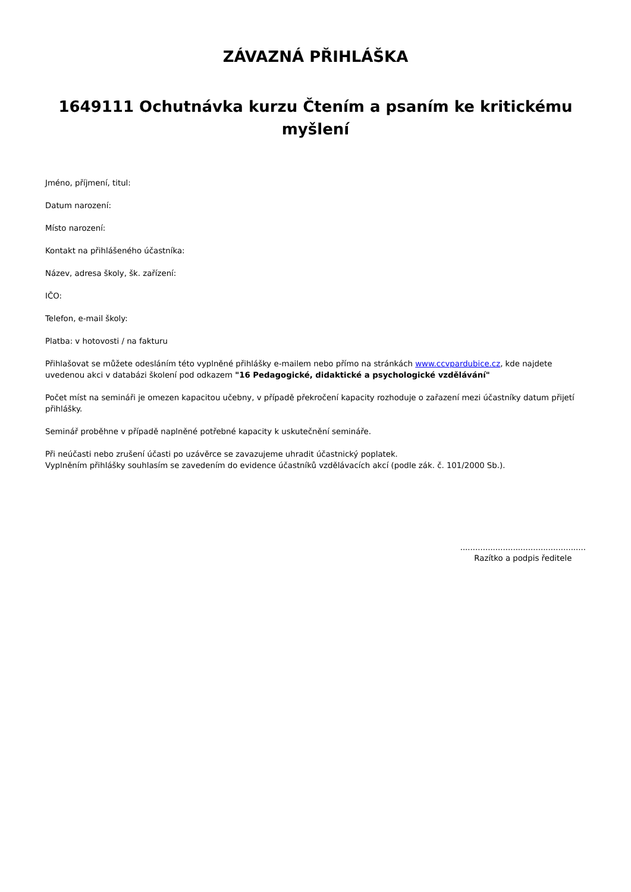ZÁVAZNÁ PŘIHLÁŠKA
1649111 Ochutnávka kurzu Čtením a psaním ke kritickému myšlení
Jméno, příjmení, titul:
Datum narození:
Místo narození:
Kontakt na přihlášeného účastníka:
Název, adresa školy, šk. zařízení:
IČO:
Telefon, e-mail školy:
Platba: v hotovosti / na fakturu
Přihlašovat se můžete odesláním této vyplněné přihlášky e-mailem nebo přímo na stránkách www.ccvpardubice.cz, kde najdete uvedenou akci v databázi školení pod odkazem "16 Pedagogické, didaktické a psychologické vzdělávání"
Počet míst na semináři je omezen kapacitou učebny, v případě překročení kapacity rozhoduje o zařazení mezi účastníky datum přijetí přihlášky.
Seminář proběhne v případě naplněné potřebné kapacity k uskutečnění semináře.
Při neúčasti nebo zrušení účasti po uzávěrce se zavazujeme uhradit účastnický poplatek.
Vyplněním přihlášky souhlasím se zavedením do evidence účastníků vzdělávacích akcí (podle zák. č. 101/2000 Sb.).
..................................................
Razítko a podpis ředitele